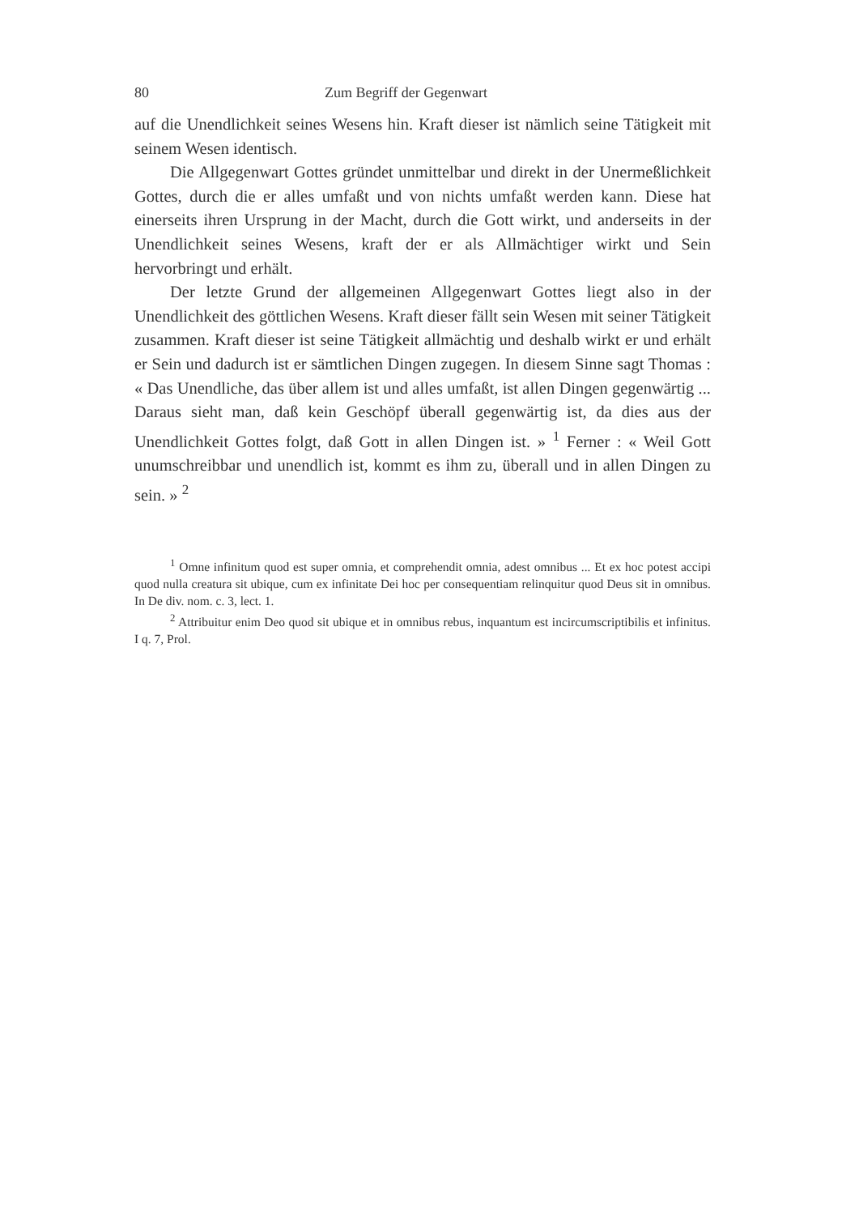80 Zum Begriff der Gegenwart
auf die Unendlichkeit seines Wesens hin. Kraft dieser ist nämlich seine Tätigkeit mit seinem Wesen identisch.
Die Allgegenwart Gottes gründet unmittelbar und direkt in der Unermeßlichkeit Gottes, durch die er alles umfaßt und von nichts umfaßt werden kann. Diese hat einerseits ihren Ursprung in der Macht, durch die Gott wirkt, und anderseits in der Unendlichkeit seines Wesens, kraft der er als Allmächtiger wirkt und Sein hervorbringt und erhält.
Der letzte Grund der allgemeinen Allgegenwart Gottes liegt also in der Unendlichkeit des göttlichen Wesens. Kraft dieser fällt sein Wesen mit seiner Tätigkeit zusammen. Kraft dieser ist seine Tätigkeit allmächtig und deshalb wirkt er und erhält er Sein und dadurch ist er sämtlichen Dingen zugegen. In diesem Sinne sagt Thomas : « Das Unendliche, das über allem ist und alles umfaßt, ist allen Dingen gegenwärtig ... Daraus sieht man, daß kein Geschöpf überall gegenwärtig ist, da dies aus der Unendlichkeit Gottes folgt, daß Gott in allen Dingen ist. » <sup>1</sup> Ferner : « Weil Gott unumschreibbar und unendlich ist, kommt es ihm zu, überall und in allen Dingen zu sein. » <sup>2</sup>
<sup>1</sup> Omne infinitum quod est super omnia, et comprehendit omnia, adest omnibus ... Et ex hoc potest accipi quod nulla creatura sit ubique, cum ex infinitate Dei hoc per consequentiam relinquitur quod Deus sit in omnibus. In De div. nom. c. 3, lect. 1.
<sup>2</sup> Attribuitur enim Deo quod sit ubique et in omnibus rebus, inquantum est incircumscriptibilis et infinitus. I q. 7, Prol.